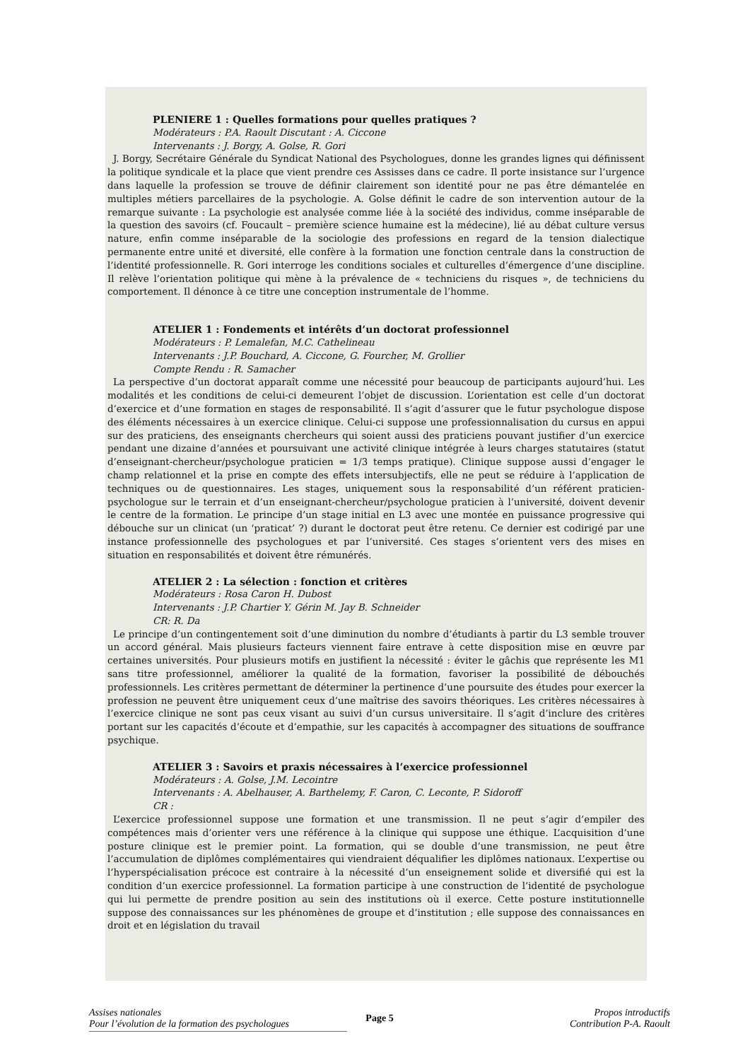PLENIERE 1 : Quelles formations pour quelles pratiques ?
Modérateurs : P.A. Raoult Discutant : A. Ciccone
Intervenants : J. Borgy, A. Golse, R. Gori
J. Borgy, Secrétaire Générale du Syndicat National des Psychologues, donne les grandes lignes qui définissent la politique syndicale et la place que vient prendre ces Assisses dans ce cadre. Il porte insistance sur l’urgence dans laquelle la profession se trouve de définir clairement son identité pour ne pas être démantelée en multiples métiers parcellaires de la psychologie. A. Golse définit le cadre de son intervention autour de la remarque suivante : La psychologie est analysée comme liée à la société des individus, comme inséparable de la question des savoirs (cf. Foucault – première science humaine est la médecine), lié au débat culture versus nature, enfin comme inséparable de la sociologie des professions en regard de la tension dialectique permanente entre unité et diversité, elle confère à la formation une fonction centrale dans la construction de l’identité professionnelle. R. Gori interroge les conditions sociales et culturelles d’émergence d’une discipline. Il relève l’orientation politique qui mène à la prévalence de « techniciens du risques », de techniciens du comportement. Il dénonce à ce titre une conception instrumentale de l’homme.
ATELIER 1 : Fondements et intérêts d’un doctorat professionnel
Modérateurs : P. Lemalefan, M.C. Cathelineau
Intervenants : J.P. Bouchard, A. Ciccone, G. Fourcher, M. Grollier
Compte Rendu : R. Samacher
La perspective d’un doctorat apparaît comme une nécessité pour beaucoup de participants aujourd’hui. Les modalités et les conditions de celui-ci demeurent l’objet de discussion. L’orientation est celle d’un doctorat d’exercice et d’une formation en stages de responsabilité. Il s’agit d’assurer que le futur psychologue dispose des éléments nécessaires à un exercice clinique. Celui-ci suppose une professionnalisation du cursus en appui sur des praticiens, des enseignants chercheurs qui soient aussi des praticiens pouvant justifier d’un exercice pendant une dizaine d’années et poursuivant une activité clinique intégrée à leurs charges statutaires (statut d’enseignant-chercheur/psychologue praticien = 1/3 temps pratique). Clinique suppose aussi d’engager le champ relationnel et la prise en compte des effets intersubjectifs, elle ne peut se réduire à l’application de techniques ou de questionnaires. Les stages, uniquement sous la responsabilité d’un référent praticien-psychologue sur le terrain et d’un enseignant-chercheur/psychologue praticien à l’université, doivent devenir le centre de la formation. Le principe d’un stage initial en L3 avec une montée en puissance progressive qui débouche sur un clinicat (un ‘praticat’ ?) durant le doctorat peut être retenu. Ce dernier est codirigé par une instance professionnelle des psychologues et par l’université. Ces stages s’orientent vers des mises en situation en responsabilités et doivent être rémunérés.
ATELIER 2 : La sélection : fonction et critères
Modérateurs : Rosa Caron H. Dubost
Intervenants : J.P. Chartier Y. Gérin M. Jay B. Schneider
CR: R. Da
Le principe d’un contingentement soit d’une diminution du nombre d’étudiants à partir du L3 semble trouver un accord général. Mais plusieurs facteurs viennent faire entrave à cette disposition mise en œuvre par certaines universités. Pour plusieurs motifs en justifient la nécessité : éviter le gâchis que représente les M1 sans titre professionnel, améliorer la qualité de la formation, favoriser la possibilité de débouchés professionnels. Les critères permettant de déterminer la pertinence d’une poursuite des études pour exercer la profession ne peuvent être uniquement ceux d’une maîtrise des savoirs théoriques. Les critères nécessaires à l’exercice clinique ne sont pas ceux visant au suivi d’un cursus universitaire. Il s’agit d’inclure des critères portant sur les capacités d’écoute et d’empathie, sur les capacités à accompagner des situations de souffrance psychique.
ATELIER 3 : Savoirs et praxis nécessaires à l’exercice professionnel
Modérateurs : A. Golse, J.M. Lecointre
Intervenants : A. Abelhauser, A. Barthelemy, F. Caron, C. Leconte, P. Sidoroff
CR :
L’exercice professionnel suppose une formation et une transmission. Il ne peut s’agir d’empiler des compétences mais d’orienter vers une référence à la clinique qui suppose une éthique. L’acquisition d’une posture clinique est le premier point. La formation, qui se double d’une transmission, ne peut être l’accumulation de diplômes complémentaires qui viendraient déqualifier les diplômes nationaux. L’expertise ou l’hyperspécialisation précoce est contraire à la nécessité d’un enseignement solide et diversifié qui est la condition d’un exercice professionnel. La formation participe à une construction de l’identité de psychologue qui lui permette de prendre position au sein des institutions où il exerce. Cette posture institutionnelle suppose des connaissances sur les phénomènes de groupe et d’institution ; elle suppose des connaissances en droit et en législation du travail
Assises nationales
Pour l’évolution de la formation des psychologues
Page 5
Propos introductifs
Contribution P-A. Raoult